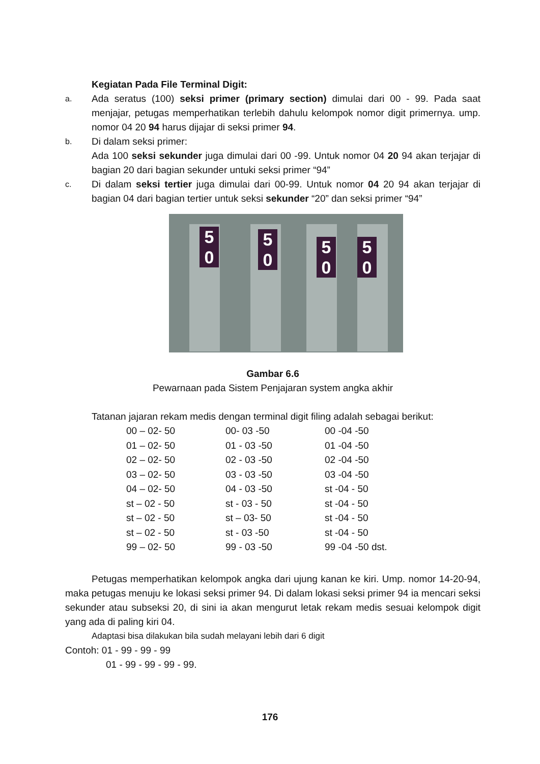Kegiatan Pada File Terminal Digit:
a.
Ada seratus (100) seksi primer (primary section) dimulai dari 00 - 99. Pada saat menjajar, petugas memperhatikan terlebih dahulu kelompok nomor digit primernya. ump. nomor 04 20 94 harus dijajar di seksi primer 94.
b.
Di dalam seksi primer:
Ada 100 seksi sekunder juga dimulai dari 00 -99. Untuk nomor 04 20 94 akan terjajar di bagian 20 dari bagian sekunder untuki seksi primer “94”
c.
Di dalam seksi tertier juga dimulai dari 00-99. Untuk nomor 04 20 94 akan terjajar di bagian 04 dari bagian tertier untuk seksi sekunder “20” dan seksi primer “94”
5
0
5
0
5
0
5
0
Gambar 6.6
Pewarnaan pada Sistem Penjajaran system angka akhir
Tatanan jajaran rekam medis dengan terminal digit filing adalah sebagai berikut:
| 00 – 02- 50 | 00- 03 -50 | 00 -04 -50 |
| 01 – 02- 50 | 01 - 03 -50 | 01 -04 -50 |
| 02 – 02- 50 | 02 - 03 -50 | 02 -04 -50 |
| 03 – 02- 50 | 03 - 03 -50 | 03 -04 -50 |
| 04 – 02- 50 | 04 - 03 -50 | st -04 - 50 |
| st – 02 - 50 | st - 03 - 50 | st -04 - 50 |
| st – 02 - 50 | st – 03- 50 | st -04 - 50 |
| st – 02 - 50 | st - 03 -50 | st -04 - 50 |
| 99 – 02- 50 | 99 - 03 -50 | 99 -04 -50 dst. |
Petugas memperhatikan kelompok angka dari ujung kanan ke kiri. Ump. nomor 14-20-94, maka petugas menuju ke lokasi seksi primer 94. Di dalam lokasi seksi primer 94 ia mencari seksi sekunder atau subseksi 20, di sini ia akan mengurut letak rekam medis sesuai kelompok digit yang ada di paling kiri 04.
Adaptasi bisa dilakukan bila sudah melayani lebih dari 6 digit
Contoh: 01 - 99 - 99 - 99
01 - 99 - 99 - 99 - 99.
176